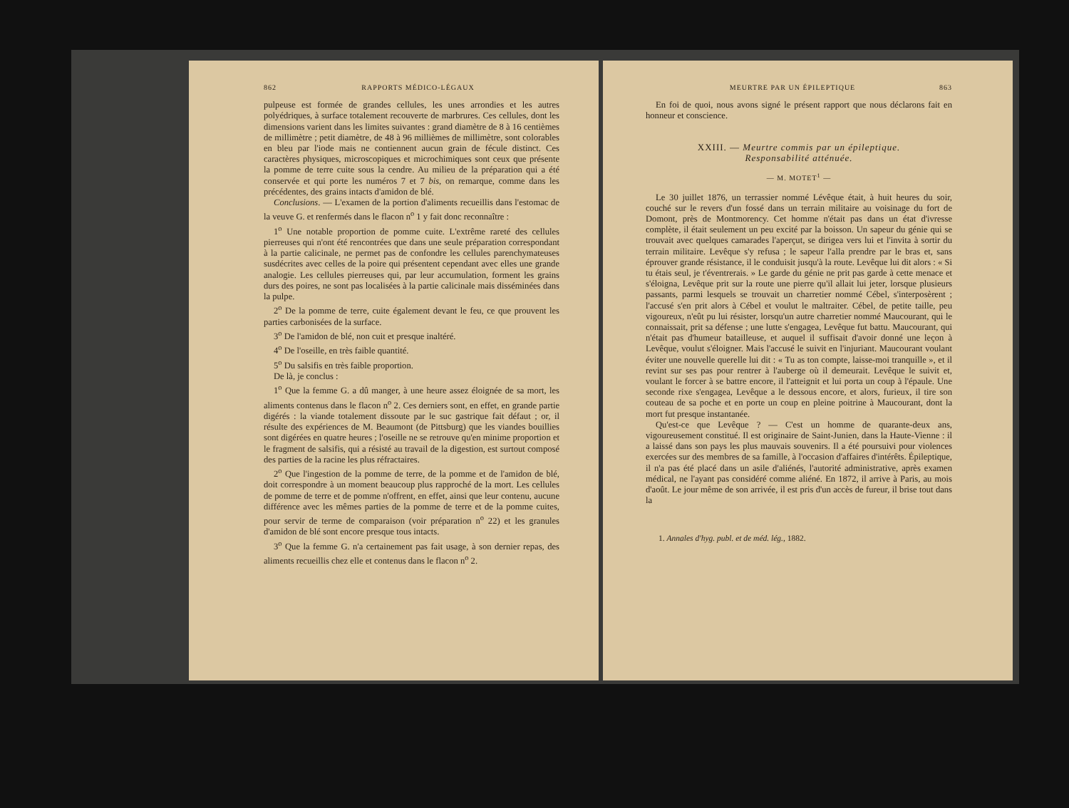862 RAPPORTS MÉDICO-LÉGAUX
pulpeuse est formée de grandes cellules, les unes arrondies et les autres polyédriques, à surface totalement recouverte de marbrures. Ces cellules, dont les dimensions varient dans les limites suivantes : grand diamètre de 8 à 16 centièmes de millimètre ; petit diamètre, de 48 à 96 millièmes de millimètre, sont colorables en bleu par l'iode mais ne contiennent aucun grain de fécule distinct. Ces caractères physiques, microscopiques et microchimiques sont ceux que présente la pomme de terre cuite sous la cendre. Au milieu de la préparation qui a été conservée et qui porte les numéros 7 et 7 bis, on remarque, comme dans les précédentes, des grains intacts d'amidon de blé.
Conclusions. — L'examen de la portion d'aliments recueillis dans l'estomac de la veuve G. et renfermés dans le flacon n<sup>o</sup> 1 y fait donc reconnaître :
1<sup>o</sup> Une notable proportion de pomme cuite. L'extrême rareté des cellules pierreuses qui n'ont été rencontrées que dans une seule préparation correspondant à la partie calicinale, ne permet pas de confondre les cellules parenchymateuses susdécrites avec celles de la poire qui présentent cependant avec elles une grande analogie. Les cellules pierreuses qui, par leur accumulation, forment les grains durs des poires, ne sont pas localisées à la partie calicinale mais disséminées dans la pulpe.
2<sup>o</sup> De la pomme de terre, cuite également devant le feu, ce que prouvent les parties carbonisées de la surface.
3<sup>o</sup> De l'amidon de blé, non cuit et presque inaltéré.
4<sup>o</sup> De l'oseille, en très faible quantité.
5<sup>o</sup> Du salsifis en très faible proportion.
De là, je conclus :
1<sup>o</sup> Que la femme G. a dû manger, à une heure assez éloignée de sa mort, les aliments contenus dans le flacon n<sup>o</sup> 2. Ces derniers sont, en effet, en grande partie digérés : la viande totalement dissoute par le suc gastrique fait défaut ; or, il résulte des expériences de M. Beaumont (de Pittsburg) que les viandes bouillies sont digérées en quatre heures ; l'oseille ne se retrouve qu'en minime proportion et le fragment de salsifis, qui a résisté au travail de la digestion, est surtout composé des parties de la racine les plus réfractaires.
2<sup>o</sup> Que l'ingestion de la pomme de terre, de la pomme et de l'amidon de blé, doit correspondre à un moment beaucoup plus rapproché de la mort. Les cellules de pomme de terre et de pomme n'offrent, en effet, ainsi que leur contenu, aucune différence avec les mêmes parties de la pomme de terre et de la pomme cuites, pour servir de terme de comparaison (voir préparation n<sup>o</sup> 22) et les granules d'amidon de blé sont encore presque tous intacts.
3<sup>o</sup> Que la femme G. n'a certainement pas fait usage, à son dernier repas, des aliments recueillis chez elle et contenus dans le flacon n<sup>o</sup> 2.
MEURTRE PAR UN ÉPILEPTIQUE 863
En foi de quoi, nous avons signé le présent rapport que nous déclarons fait en honneur et conscience.
XXIII. — Meurtre commis par un épileptique.
Responsabilité atténuée.
— M. MOTET<sup>1</sup> —
Le 30 juillet 1876, un terrassier nommé Lévêque était, à huit heures du soir, couché sur le revers d'un fossé dans un terrain militaire au voisinage du fort de Domont, près de Montmorency. Cet homme n'était pas dans un état d'ivresse complète, il était seulement un peu excité par la boisson. Un sapeur du génie qui se trouvait avec quelques camarades l'aperçut, se dirigea vers lui et l'invita à sortir du terrain militaire. Levêque s'y refusa ; le sapeur l'alla prendre par le bras et, sans éprouver grande résistance, il le conduisit jusqu'à la route. Levêque lui dit alors : « Si tu étais seul, je t'éventrerais. » Le garde du génie ne prit pas garde à cette menace et s'éloigna, Levêque prit sur la route une pierre qu'il allait lui jeter, lorsque plusieurs passants, parmi lesquels se trouvait un charretier nommé Cébel, s'interposèrent ; l'accusé s'en prit alors à Cébel et voulut le maltraiter. Cébel, de petite taille, peu vigoureux, n'eût pu lui résister, lorsqu'un autre charretier nommé Maucourant, qui le connaissait, prit sa défense ; une lutte s'engagea, Levêque fut battu. Maucourant, qui n'était pas d'humeur batailleuse, et auquel il suffisait d'avoir donné une leçon à Levêque, voulut s'éloigner. Mais l'accusé le suivit en l'injuriant. Maucourant voulant éviter une nouvelle querelle lui dit : « Tu as ton compte, laisse-moi tranquille », et il revint sur ses pas pour rentrer à l'auberge où il demeurait. Levêque le suivit et, voulant le forcer à se battre encore, il l'atteignit et lui porta un coup à l'épaule. Une seconde rixe s'engagea, Levêque a le dessous encore, et alors, furieux, il tire son couteau de sa poche et en porte un coup en pleine poitrine à Maucourant, dont la mort fut presque instantanée.
Qu'est-ce que Levêque ? — C'est un homme de quarante-deux ans, vigoureusement constitué. Il est originaire de Saint-Junien, dans la Haute-Vienne : il a laissé dans son pays les plus mauvais souvenirs. Il a été poursuivi pour violences exercées sur des membres de sa famille, à l'occasion d'affaires d'intérêts. Épileptique, il n'a pas été placé dans un asile d'aliénés, l'autorité administrative, après examen médical, ne l'ayant pas considéré comme aliéné. En 1872, il arrive à Paris, au mois d'août. Le jour même de son arrivée, il est pris d'un accès de fureur, il brise tout dans la
1. Annales d'hyg. publ. et de méd. lég., 1882.